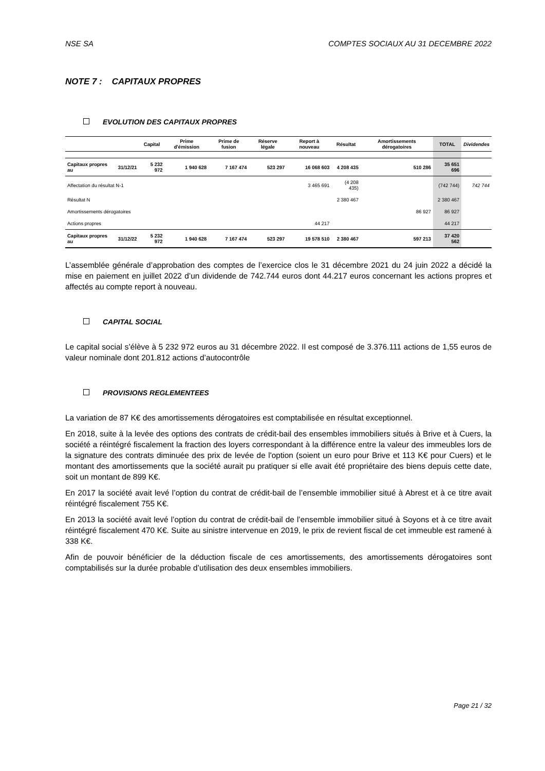NSE SA COMPTES SOCIAUX AU 31 DECEMBRE 2022
NOTE 7 : CAPITAUX PROPRES
EVOLUTION DES CAPITAUX PROPRES
| | | Capital | Prime d'émission | Prime de fusion | Réserve légale | Report à nouveau | Résultat | Amortissements dérogatoires | TOTAL | Dividendes |
| --- | --- | --- | --- | --- | --- | --- | --- | --- | --- | --- |
| Capitaux propres au | 31/12/21 | 5 232 972 | 1 940 628 | 7 167 474 | 523 297 | 16 068 603 | 4 208 435 | 510 286 | 35 651 696 | |
| Affectation du résultat N-1 | | | | | | 3 465 691 | (4 208 435) | | (742 744) | 742 744 |
| Résultat N | | | | | | | 2 380 467 | | 2 380 467 | |
| Amortissements dérogatoires | | | | | | | | 86 927 | 86 927 | |
| Actions propres | | | | | | 44 217 | | | 44 217 | |
| Capitaux propres au | 31/12/22 | 5 232 972 | 1 940 628 | 7 167 474 | 523 297 | 19 578 510 | 2 380 467 | 597 213 | 37 420 562 | |
L’assemblée générale d’approbation des comptes de l’exercice clos le 31 décembre 2021 du 24 juin 2022 a décidé la mise en paiement en juillet 2022 d’un dividende de 742.744 euros dont 44.217 euros concernant les actions propres et affectés au compte report à nouveau.
CAPITAL SOCIAL
Le capital social s’élève à 5 232 972 euros au 31 décembre 2022. Il est composé de 3.376.111 actions de 1,55 euros de valeur nominale dont 201.812 actions d’autocontrôle
PROVISIONS REGLEMENTEES
La variation de 87 K€ des amortissements dérogatoires est comptabilisée en résultat exceptionnel.
En 2018, suite à la levée des options des contrats de crédit-bail des ensembles immobiliers situés à Brive et à Cuers, la société a réintégré fiscalement la fraction des loyers correspondant à la différence entre la valeur des immeubles lors de la signature des contrats diminuée des prix de levée de l'option (soient un euro pour Brive et 113 K€ pour Cuers) et le montant des amortissements que la société aurait pu pratiquer si elle avait été propriétaire des biens depuis cette date, soit un montant de 899 K€.
En 2017 la société avait levé l’option du contrat de crédit-bail de l’ensemble immobilier situé à Abrest et à ce titre avait réintégré fiscalement 755 K€.
En 2013 la société avait levé l’option du contrat de crédit-bail de l’ensemble immobilier situé à Soyons et à ce titre avait réintégré fiscalement 470 K€. Suite au sinistre intervenue en 2019, le prix de revient fiscal de cet immeuble est ramené à 338 K€.
Afin de pouvoir bénéficier de la déduction fiscale de ces amortissements, des amortissements dérogatoires sont comptabilisés sur la durée probable d’utilisation des deux ensembles immobiliers.
Page 21 / 32